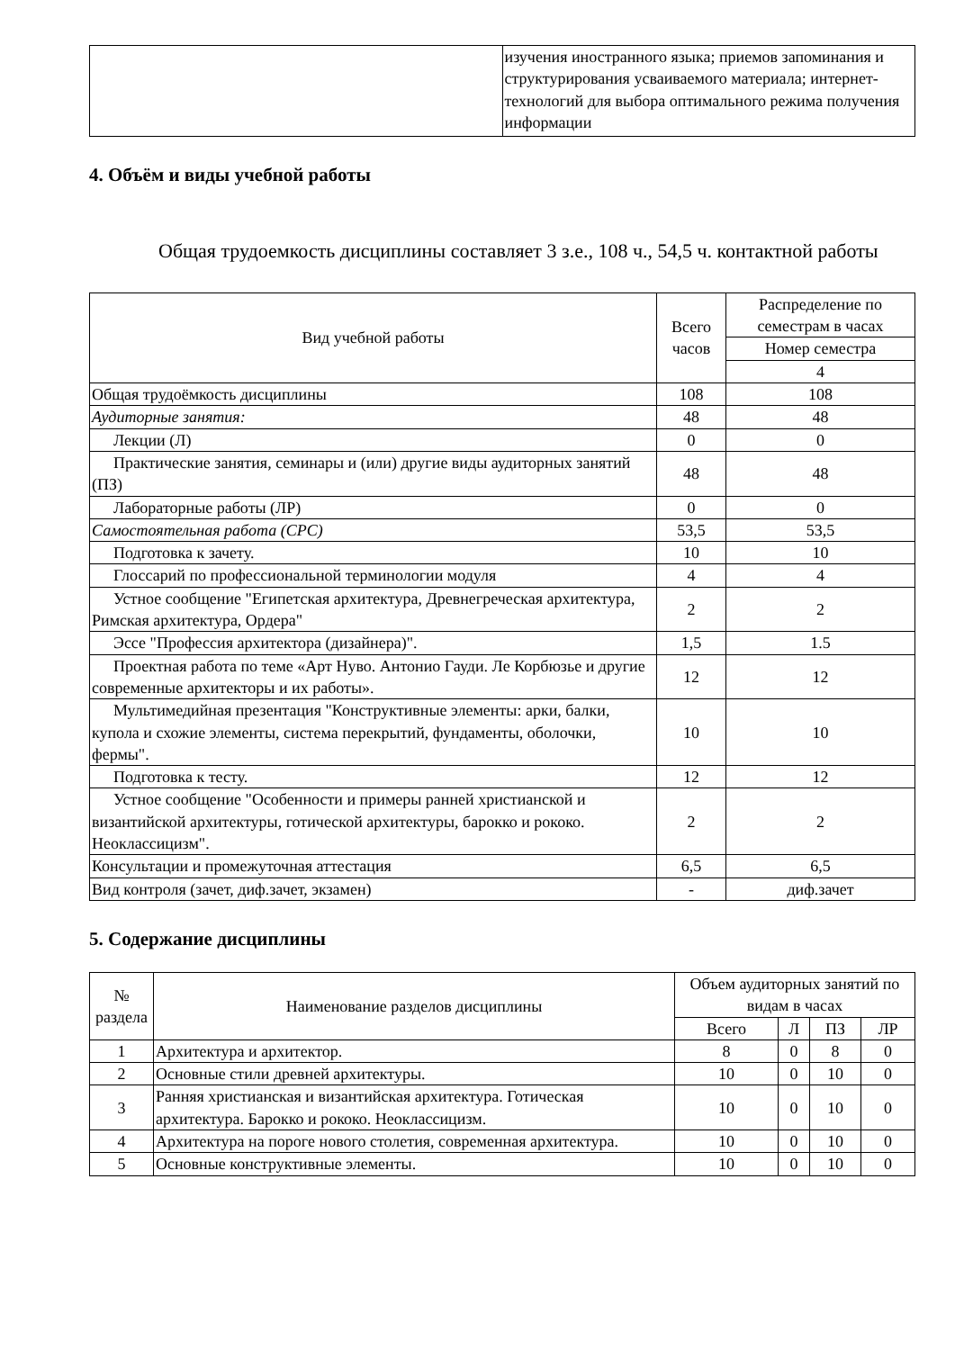| | изучения иностранного языка; приемов запоминания и структурирования усваиваемого материала; интернет-технологий для выбора оптимального режима получения информации |
4. Объём и виды учебной работы
Общая трудоемкость дисциплины составляет 3 з.е., 108 ч., 54,5 ч. контактной работы
| Вид учебной работы | Всего часов | Распределение по семестрам в часах |
| --- | --- | --- |
| | | Номер семестра |
| | | 4 |
| Общая трудоёмкость дисциплины | 108 | 108 |
| Аудиторные занятия: | 48 | 48 |
| Лекции (Л) | 0 | 0 |
| Практические занятия, семинары и (или) другие виды аудиторных занятий (ПЗ) | 48 | 48 |
| Лабораторные работы (ЛР) | 0 | 0 |
| Самостоятельная работа (СРС) | 53,5 | 53,5 |
| Подготовка к зачету. | 10 | 10 |
| Глоссарий по профессиональной терминологии модуля | 4 | 4 |
| Устное сообщение "Египетская архитектура, Древнегреческая архитектура, Римская архитектура, Ордера" | 2 | 2 |
| Эссе "Профессия архитектора (дизайнера)". | 1,5 | 1.5 |
| Проектная работа по теме «Арт Нуво. Антонио Гауди. Ле Корбюзье и другие современные архитекторы и их работы». | 12 | 12 |
| Мультимедийная презентация "Конструктивные элементы: арки, балки, купола и схожие элементы, система перекрытий, фундаменты, оболочки, фермы". | 10 | 10 |
| Подготовка к тесту. | 12 | 12 |
| Устное сообщение "Особенности и примеры ранней христианской и византийской архитектуры, готической архитектуры, барокко и рококо. Неоклассицизм". | 2 | 2 |
| Консультации и промежуточная аттестация | 6,5 | 6,5 |
| Вид контроля (зачет, диф.зачет, экзамен) | - | диф.зачет |
5. Содержание дисциплины
| № раздела | Наименование разделов дисциплины | Объем аудиторных занятий по видам в часах | | | |
| --- | --- | --- | --- | --- | --- |
| | | Всего | Л | ПЗ | ЛР |
| 1 | Архитектура и архитектор. | 8 | 0 | 8 | 0 |
| 2 | Основные стили древней архитектуры. | 10 | 0 | 10 | 0 |
| 3 | Ранняя христианская и византийская архитектура. Готическая архитектура. Барокко и рококо. Неоклассицизм. | 10 | 0 | 10 | 0 |
| 4 | Архитектура на пороге нового столетия, современная архитектура. | 10 | 0 | 10 | 0 |
| 5 | Основные конструктивные элементы. | 10 | 0 | 10 | 0 |